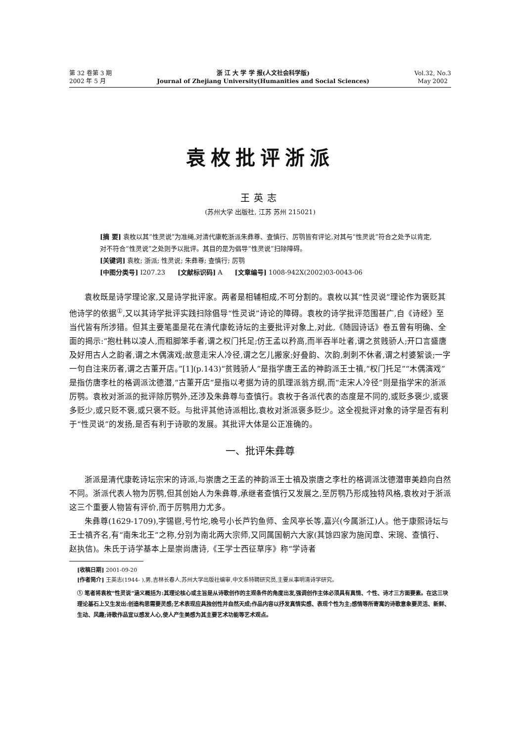第 32 卷第 3 期
2002 年 5 月
浙 江 大 学 学 报(人文社会科学版)
Journal of Zhejiang University(Humanities and Social Sciences)
Vol.32, No.3
May 2002
袁枚批评浙派
王英志
(苏州大学 出版社, 江苏 苏州 215021)
[摘 要] 袁枚以其“性灵说”为准绳,对清代康乾浙派朱彝尊、查慎行、厉鹗皆有评论,对其与“性灵说”符合之处予以肯定,对不符合“性灵说”之处则予以批评。其目的是为倡导“性灵说”扫除障碍。
[关键词] 袁枚; 浙派; 性灵说; 朱彝尊; 查慎行; 厉鹗
[中图分类号] I207.23 [文献标识码] A [文章编号] 1008-942X(2002)03-0043-06
袁枚既是诗学理论家,又是诗学批评家。两者是相辅相成,不可分割的。袁枚以其“性灵说”理论作为褒贬其他诗学的依据<sup>①</sup>,又以其诗学批评实践扫除倡导“性灵说”诗论的障碍。袁枚的诗学批评范围甚广,自《诗经》至当代皆有所涉猎。但其主要笔墨是花在清代康乾诗坛的主要批评对象上,对此,《随园诗话》卷五曾有明确、全面的揭示:“抱杜韩以凌人,而粗脚笨手者,谓之权门托足;仿王孟以矜高,而半吞半吐者,谓之贫贱骄人;开口言盛唐及好用古人之韵者,谓之木偶演戏;故意走宋人冷径,谓之乞儿搬家;好叠韵、次韵,刺刺不休者,谓之村婆絮谈;一字一句自注来历者,谓之古董开店。”[1](p.143)“贫贱骄人”是指学唐王孟的神韵派王士禛,“权门托足”“木偶演戏”是指仿唐李杜的格调派沈德潜,“古董开店”是指以考据为诗的肌理派翁方纲,而“走宋人冷径”则是指学宋的浙派厉鹗。袁枚对浙派的批评除厉鹗外,还涉及朱彝尊与查慎行。袁枚于各派代表的态度是不同的,或贬多褒少,或褒多贬少,或只贬不褒,或只褒不贬。与批评其他诗派相比,袁枚对浙派褒多贬少。这全视批评对象的诗学是否有利于“性灵说”的发扬,是否有利于诗歌的发展。其批评大体是公正准确的。
一、批评朱彝尊
浙派是清代康乾诗坛宗宋的诗派,与崇唐之王孟的神韵派王士禛及崇唐之李杜的格调派沈德潜审美趋向自然不同。浙派代表人物为厉鹗,但其创始人为朱彝尊,承继者查慎行又发展之,至厉鹗乃形成独特风格,袁枚对于浙派这三个重要人物皆有评价,而于厉鹗用力尤多。
朱彝尊(1629-1709),字锡鬯,号竹坨,晚号小长芦钓鱼师、金风亭长等,嘉兴(今属浙江)人。他于康熙诗坛与王士禛齐名,有“南朱北王”之称,分别为南北两大宗师,又同属国朝六大家(其馀四家为施闰章、宋琬、查慎行、赵执信)。朱氏于诗学基本上是崇尚唐诗,《王学士西征草序》称“学诗者
[收稿日期] 2001-09-20
[作者简介] 王英志(1944- ),男,吉林长春人,苏州大学出版社编审,中文系特聘研究员,主要从事明清诗学研究。
① 笔者将袁枚“性灵说”涵义概括为:其理论核心或主旨是从诗歌创作的主观条件的角度出发,强调创作主体必须具有真情、个性、诗才三方面要素。在这三块理论基石上又生发出:创造构思需要灵感;艺术表现应具独创性并自然天成;作品内容以抒发真情实感、表现个性为主;感情等所寄寓的诗歌意象要灵活、新鲜、生动、风趣;诗歌作品宜以感发人心,使人产生美感为其主要艺术功能等艺术观点。